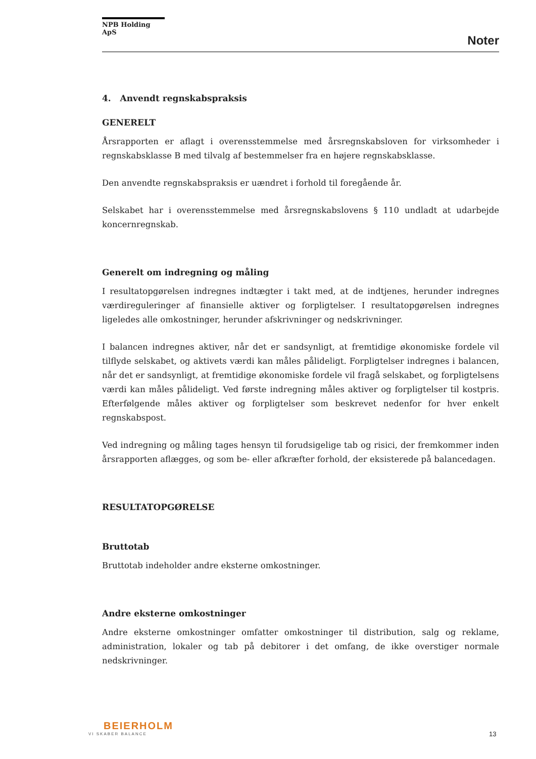NPB Holding ApS
Noter
4. Anvendt regnskabspraksis
GENERELT
Årsrapporten er aflagt i overensstemmelse med årsregnskabsloven for virksomheder i regnskabsklasse B med tilvalg af bestemmelser fra en højere regnskabsklasse.
Den anvendte regnskabspraksis er uændret i forhold til foregående år.
Selskabet har i overensstemmelse med årsregnskabslovens § 110 undladt at udarbejde koncernregnskab.
Generelt om indregning og måling
I resultatopgørelsen indregnes indtægter i takt med, at de indtjenes, herunder indregnes værdireguleringer af finansielle aktiver og forpligtelser. I resultatopgørelsen indregnes ligeledes alle omkostninger, herunder afskrivninger og nedskrivninger.
I balancen indregnes aktiver, når det er sandsynligt, at fremtidige økonomiske fordele vil tilflyde selskabet, og aktivets værdi kan måles pålideligt. Forpligtelser indregnes i balancen, når det er sandsynligt, at fremtidige økonomiske fordele vil fragå selskabet, og forpligtelsens værdi kan måles pålideligt. Ved første indregning måles aktiver og forpligtelser til kostpris. Efterfølgende måles aktiver og forpligtelser som beskrevet nedenfor for hver enkelt regnskabspost.
Ved indregning og måling tages hensyn til forudsigelige tab og risici, der fremkommer inden årsrapporten aflægges, og som be- eller afkræfter forhold, der eksisterede på balancedagen.
RESULTATOPGØRELSE
Bruttotab
Bruttotab indeholder andre eksterne omkostninger.
Andre eksterne omkostninger
Andre eksterne omkostninger omfatter omkostninger til distribution, salg og reklame, administration, lokaler og tab på debitorer i det omfang, de ikke overstiger normale nedskrivninger.
BEIERHOLM
VI SKABER BALANCE
13